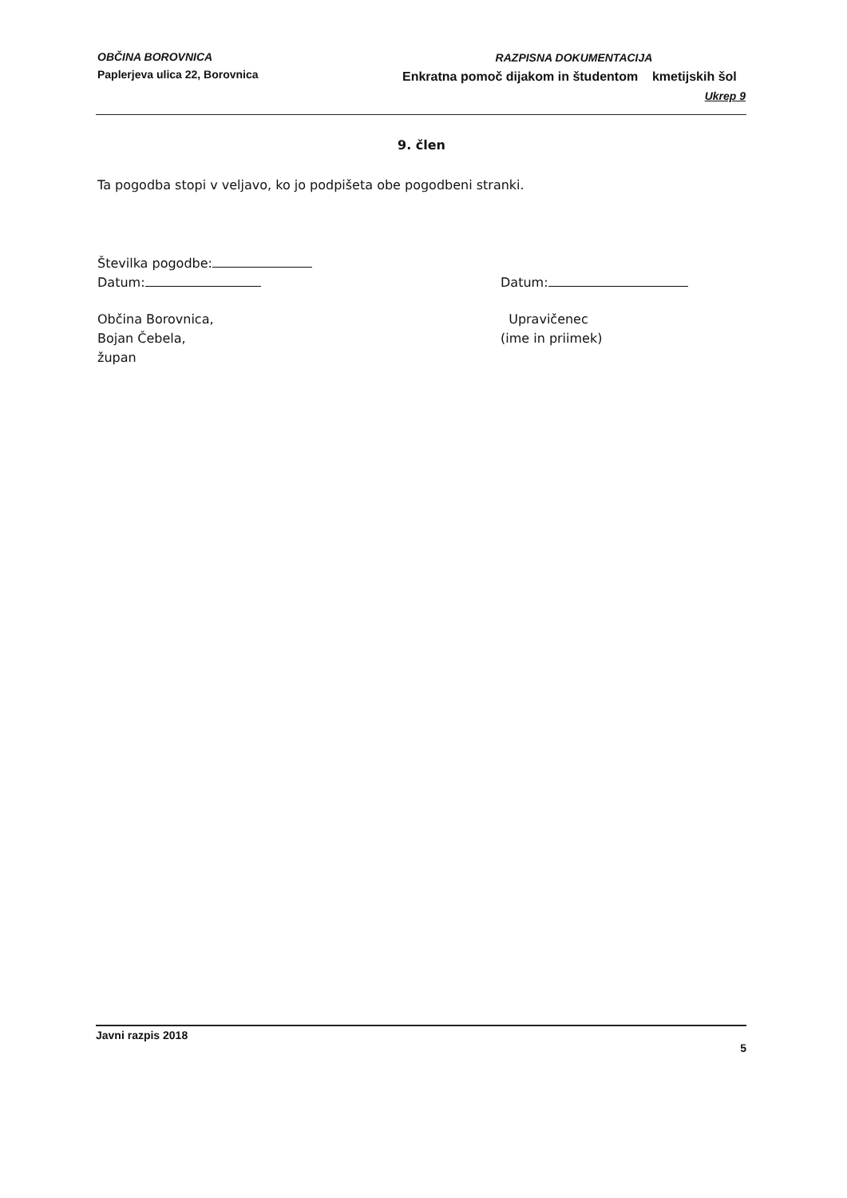OBČINA BOROVNICA
Paplerjeva ulica 22, Borovnica
RAZPISNA DOKUMENTACIJA
Enkratna pomoč dijakom in študentom kmetijskih šol
Ukrep 9
9. člen
Ta pogodba stopi v veljavo, ko jo podpišeta obe pogodbeni stranki.
Številka pogodbe:
Datum: Datum:
Občina Borovnica,
Bojan Čebela,
župan
Upravičenec
(ime in priimek)
Javni razpis 2018
5